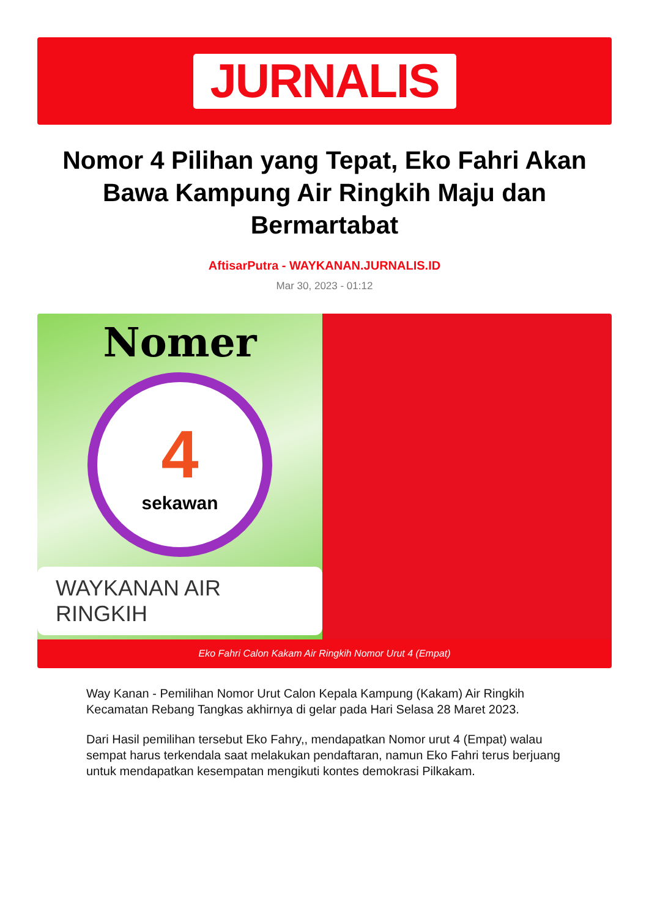JURNALIS
Nomor 4 Pilihan yang Tepat, Eko Fahri Akan Bawa Kampung Air Ringkih Maju dan Bermartabat
AftisarPutra - WAYKANAN.JURNALIS.ID
Mar 30, 2023 - 01:12
Nomer
4
sekawan
WAYKANAN AIR RINGKIH
Eko Fahri Calon Kakam Air Ringkih Nomor Urut 4 (Empat)
Way Kanan - Pemilihan Nomor Urut Calon Kepala Kampung (Kakam) Air Ringkih Kecamatan Rebang Tangkas akhirnya di gelar pada Hari Selasa 28 Maret 2023.
Dari Hasil pemilihan tersebut Eko Fahry,, mendapatkan Nomor urut 4 (Empat) walau sempat harus terkendala saat melakukan pendaftaran, namun Eko Fahri terus berjuang untuk mendapatkan kesempatan mengikuti kontes demokrasi Pilkakam.